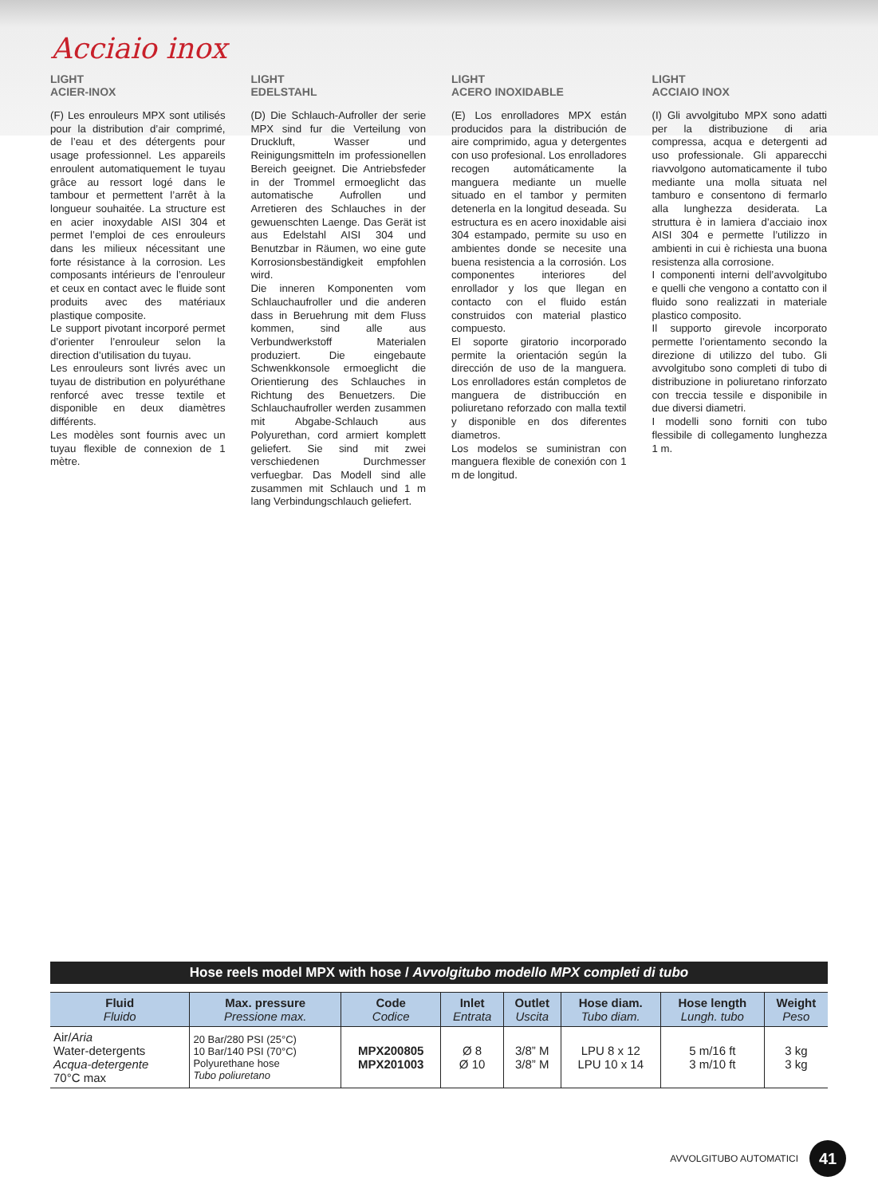Acciaio inox
LIGHT
ACIER-INOX
(F) Les enrouleurs MPX sont utilisés pour la distribution d’air comprimé, de l’eau et des détergents pour usage professionnel. Les appareils enroulent automatiquement le tuyau grâce au ressort logé dans le tambour et permettent l’arrêt à la longueur souhaitée. La structure est en acier inoxydable AISI 304 et permet l’emploi de ces enrouleurs dans les milieux nécessitant une forte résistance à la corrosion. Les composants intérieurs de l’enrouleur et ceux en contact avec le fluide sont produits avec des matériaux plastique composite.
Le support pivotant incorporé permet d’orienter l’enrouleur selon la direction d’utilisation du tuyau.
Les enrouleurs sont livrés avec un tuyau de distribution en polyuréthane renforcé avec tresse textile et disponible en deux diamètres différents.
Les modèles sont fournis avec un tuyau flexible de connexion de 1 mètre.
LIGHT
EDELSTAHL
(D) Die Schlauch-Aufroller der serie MPX sind fur die Verteilung von Druckluft, Wasser und Reinigungsmitteln im professionellen Bereich geeignet. Die Antriebsfeder in der Trommel ermoeglicht das automatische Aufrollen und Arretieren des Schlauches in der gewuenschten Laenge. Das Gerät ist aus Edelstahl AISI 304 und Benutzbar in Räumen, wo eine gute Korrosionsbeständigkeit empfohlen wird.
Die inneren Komponenten vom Schlauchaufroller und die anderen dass in Beruehrung mit dem Fluss kommen, sind alle aus Verbundwerkstoff Materialen produziert. Die eingebaute Schwenkkonsole ermoeglicht die Orientierung des Schlauches in Richtung des Benuetzers. Die Schlauchaufroller werden zusammen mit Abgabe-Schlauch aus Polyurethan, cord armiert komplett geliefert. Sie sind mit zwei verschiedenen Durchmesser verfuegbar. Das Modell sind alle zusammen mit Schlauch und 1 m lang Verbindungschlauch geliefert.
LIGHT
ACERO INOXIDABLE
(E) Los enrolladores MPX están producidos para la distribución de aire comprimido, agua y detergentes con uso profesional. Los enrolladores recogen automáticamente la manguera mediante un muelle situado en el tambor y permiten detenerla en la longitud deseada. Su estructura es en acero inoxidable aisi 304 estampado, permite su uso en ambientes donde se necesite una buena resistencia a la corrosión. Los componentes interiores del enrollador y los que llegan en contacto con el fluido están construidos con material plastico compuesto.
El soporte giratorio incorporado permite la orientación según la dirección de uso de la manguera. Los enrolladores están completos de manguera de distribucción en poliuretano reforzado con malla textil y disponible en dos diferentes diametros.
Los modelos se suministran con manguera flexible de conexión con 1 m de longitud.
LIGHT
ACCIAIO INOX
(I) Gli avvolgitubo MPX sono adatti per la distribuzione di aria compressa, acqua e detergenti ad uso professionale. Gli apparecchi riavvolgono automaticamente il tubo mediante una molla situata nel tamburo e consentono di fermarlo alla lunghezza desiderata. La struttura è in lamiera d’acciaio inox AISI 304 e permette l’utilizzo in ambienti in cui è richiesta una buona resistenza alla corrosione.
I componenti interni dell’avvolgitubo e quelli che vengono a contatto con il fluido sono realizzati in materiale plastico composito.
Il supporto girevole incorporato permette l’orientamento secondo la direzione di utilizzo del tubo. Gli avvolgitubo sono completi di tubo di distribuzione in poliuretano rinforzato con treccia tessile e disponibile in due diversi diametri.
I modelli sono forniti con tubo flessibile di collegamento lunghezza 1 m.
Hose reels model MPX with hose / Avvolgitubo modello MPX completi di tubo
| Fluid Fluido | Max. pressure Pressione max. | Code Codice | Inlet Entrata | Outlet Uscita | Hose diam. Tubo diam. | Hose length Lungh. tubo | Weight Peso |
| --- | --- | --- | --- | --- | --- | --- | --- |
| Air/ Aria Water-detergents Acqua-detergente 70°C max | 20 Bar/280 PSI (25°C) 10 Bar/140 PSI (70°C) Polyurethane hose Tubo poliuretano | MPX200805 MPX201003 | Ø 8 Ø 10 | 3/8” M 3/8” M | LPU 8 x 12 LPU 10 x 14 | 5 m/16 ft 3 m/10 ft | 3 kg 3 kg |
AVVOLGITUBO AUTOMATICI 41